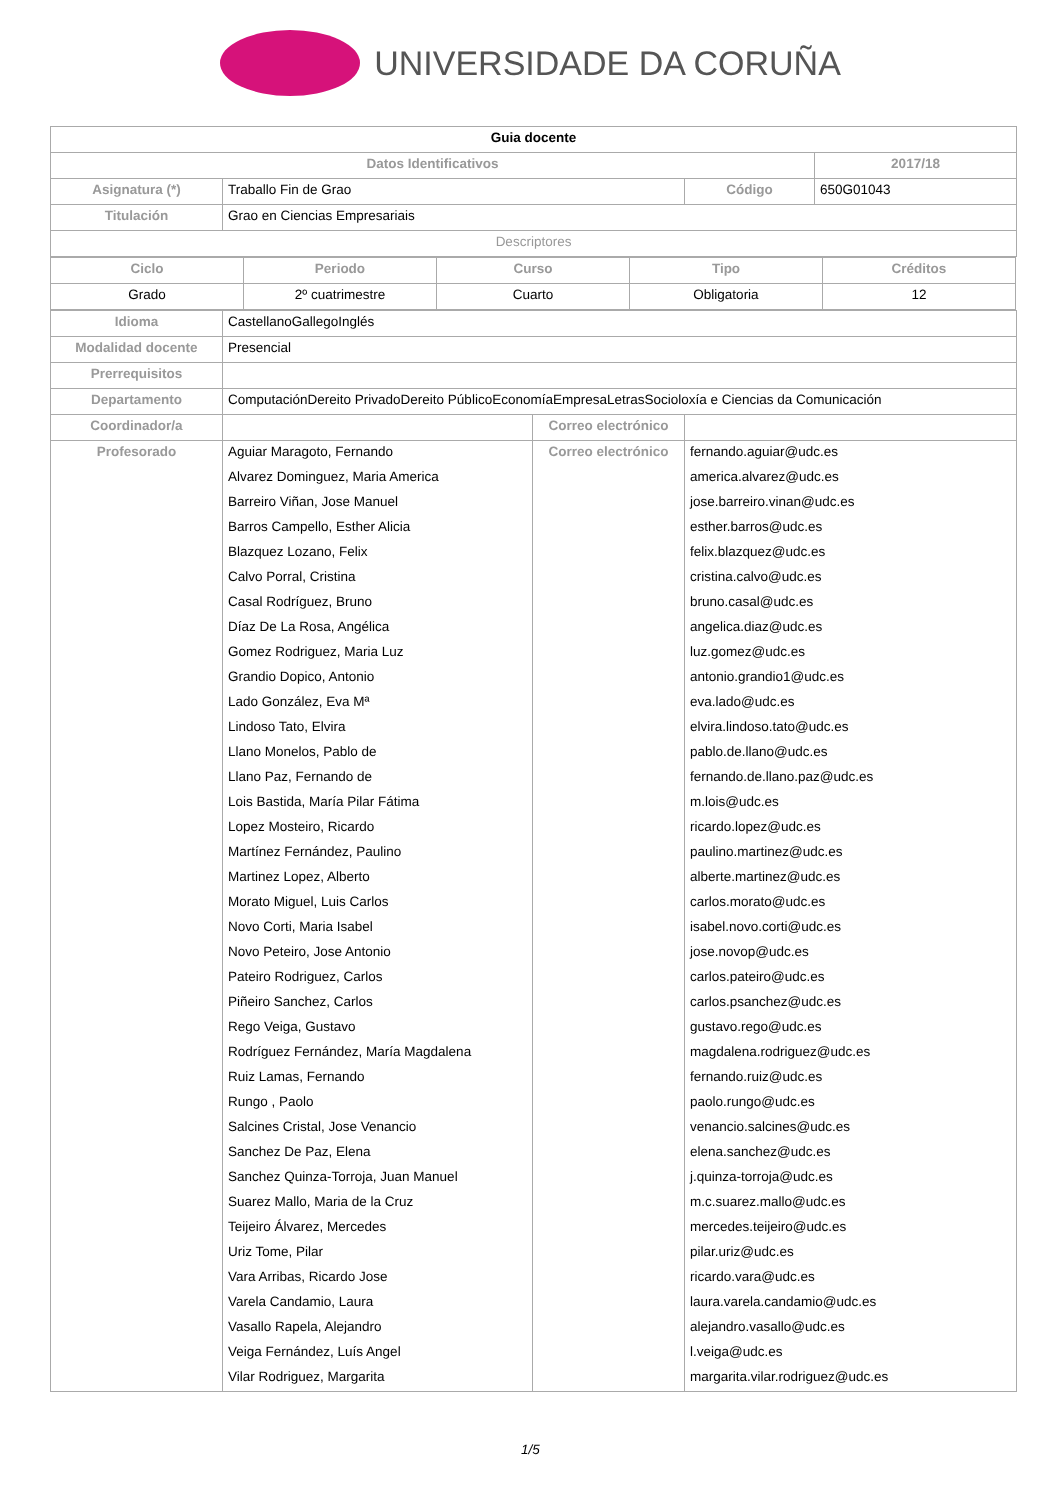UNIVERSIDADE DA CORUÑA
| Guia docente | | | |
| --- | --- | --- | --- |
| Datos Identificativos | | | 2017/18 |
| Asignatura (*) | Traballo Fin de Grao | Código | 650G01043 |
| Titulación | Grao en Ciencias Empresariais | | |
| Descriptores | | | |
| Ciclo | Periodo | Curso | Tipo | Créditos |
| Grado | 2º cuatrimestre | Cuarto | Obligatoria | 12 |
| Idioma | CastellanoGallegoInglés | | |
| Modalidad docente | Presencial | | |
| Prerrequisitos | | | |
| Departamento | ComputaciónDereito PrivadoDereito PúblicoEconomíaEmpresaLetrasSocioloxía e Ciencias da Comunicación | | |
| Coordinador/a | | Correo electrónico | |
| Profesorado | Aguiar Maragoto, Fernando | Correo electrónico | fernando.aguiar@udc.es |
| | Alvarez Dominguez, Maria America | | america.alvarez@udc.es |
| | Barreiro Viñan, Jose Manuel | | jose.barreiro.vinan@udc.es |
| | Barros Campello, Esther Alicia | | esther.barros@udc.es |
| | Blazquez Lozano, Felix | | felix.blazquez@udc.es |
| | Calvo Porral, Cristina | | cristina.calvo@udc.es |
| | Casal Rodríguez, Bruno | | bruno.casal@udc.es |
| | Díaz De La Rosa, Angélica | | angelica.diaz@udc.es |
| | Gomez Rodriguez, Maria Luz | | luz.gomez@udc.es |
| | Grandio Dopico, Antonio | | antonio.grandio1@udc.es |
| | Lado González, Eva Mª | | eva.lado@udc.es |
| | Lindoso Tato, Elvira | | elvira.lindoso.tato@udc.es |
| | Llano Monelos, Pablo de | | pablo.de.llano@udc.es |
| | Llano Paz, Fernando de | | fernando.de.llano.paz@udc.es |
| | Lois Bastida, María Pilar Fátima | | m.lois@udc.es |
| | Lopez Mosteiro, Ricardo | | ricardo.lopez@udc.es |
| | Martínez Fernández, Paulino | | paulino.martinez@udc.es |
| | Martinez Lopez, Alberto | | alberte.martinez@udc.es |
| | Morato Miguel, Luis Carlos | | carlos.morato@udc.es |
| | Novo Corti, Maria Isabel | | isabel.novo.corti@udc.es |
| | Novo Peteiro, Jose Antonio | | jose.novop@udc.es |
| | Pateiro Rodriguez, Carlos | | carlos.pateiro@udc.es |
| | Piñeiro Sanchez, Carlos | | carlos.psanchez@udc.es |
| | Rego Veiga, Gustavo | | gustavo.rego@udc.es |
| | Rodríguez Fernández, María Magdalena | | magdalena.rodriguez@udc.es |
| | Ruiz Lamas, Fernando | | fernando.ruiz@udc.es |
| | Rungo , Paolo | | paolo.rungo@udc.es |
| | Salcines Cristal, Jose Venancio | | venancio.salcines@udc.es |
| | Sanchez De Paz, Elena | | elena.sanchez@udc.es |
| | Sanchez Quinza-Torroja, Juan Manuel | | j.quinza-torroja@udc.es |
| | Suarez Mallo, Maria de la Cruz | | m.c.suarez.mallo@udc.es |
| | Teijeiro Álvarez, Mercedes | | mercedes.teijeiro@udc.es |
| | Uriz Tome, Pilar | | pilar.uriz@udc.es |
| | Vara Arribas, Ricardo Jose | | ricardo.vara@udc.es |
| | Varela Candamio, Laura | | laura.varela.candamio@udc.es |
| | Vasallo Rapela, Alejandro | | alejandro.vasallo@udc.es |
| | Veiga Fernández, Luís Angel | | l.veiga@udc.es |
| | Vilar Rodriguez, Margarita | | margarita.vilar.rodriguez@udc.es |
1/5